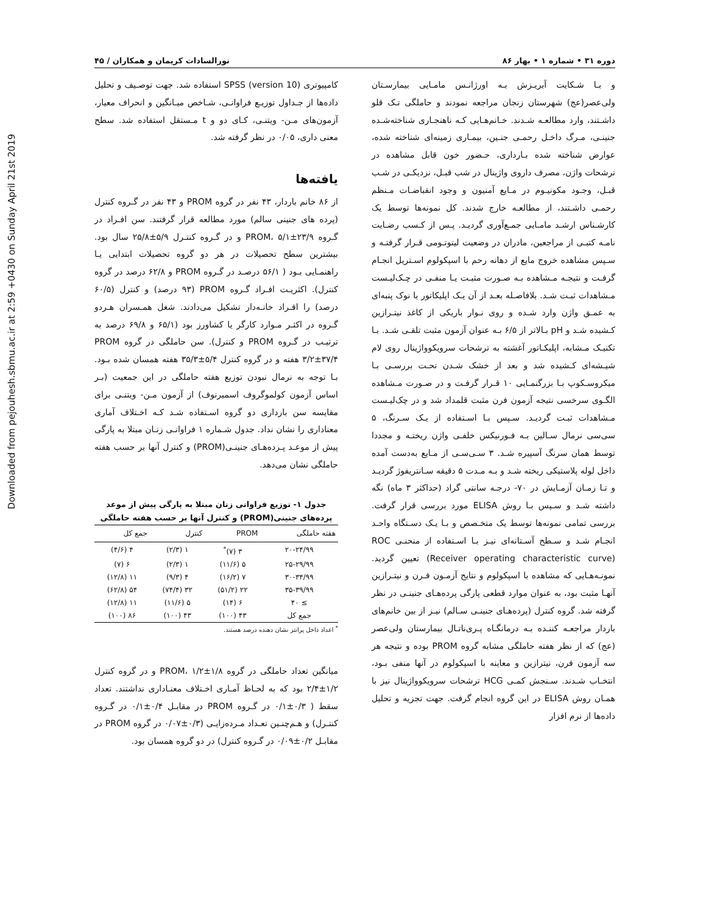Downloaded from pejouhesh.sbmu.ac.ir at 2:59 +0430 on Sunday April 21st 2019
دوره ۳۱ • شماره ۱ • بهار ۸۶ نورالسادات کریمان و همکاران / ۴۵
و بـا شـکایت آبریـزش بـه اورژانـس مامـایی بیمارسـتان ولی‌عصر(عج) شهرستان زنجان مراجعه نمودند و حاملگی تـک قلو داشـتند، وارد مطالعـه شـدند. خـانم‌هـایی کـه ناهنجـاری شناخته‌شـده جنینـی، مـرگ داخـل رحمـی جنـین، بیمـاری زمینه‌ای شناخته شده، عوارض شناخته شده بـارداری، حـضور خون قابل مشاهده در ترشحات واژن، مصرف داروی واژینال در شب قبـل، نزدیکـی در شـب قبـل، وجـود مکونیـوم در مـایع آمنیون و وجود انقباضـات مـنظم رحمـی داشـتند، از مطالعـه خارج شدند. کل نمونه‌ها توسط یک کارشـناس ارشـد مامـایی جمـع‌آوری گردیـد. پـس از کـسب رضـایت نامـه کتبـی از مراجعین، مادران در وضعیت لیتوتـومی قـرار گرفتـه و سـپس مشاهده خروج مایع از دهانه رحم با اسپکولوم اسـتریل انجـام گرفـت و نتیجـه مـشاهده بـه صـورت مثبـت یـا منفـی در چـک‌لیـست مـشاهدات ثبـت شـد. بلافاصـله بعـد از آن یـک اپلیکاتور با نوک پنبه‌ای به عمـق واژن وارد شـده و روی نـوار باریکی از کاغذ نیتـرازین کـشیده شـد و pH بـالاتر از ۶/۵ بـه عنوان آزمون مثبت تلقـی شـد. بـا تکنیـک مـشابه، اپلیکـاتور آغشته به ترشحات سرویکوواژینال روی لام شیـشه‌ای کـشیده شد و بعد از خشک شـدن تحـت بررسـی بـا میکروسـکوپ بـا بزرگنمـایی ۱۰ قـرار گرفـت و در صـورت مـشاهده الگـوی سرخسی نتیجه آزمون فرن مثبت قلمداد شد و در چک‌لیـست مـشاهدات ثبـت گردیـد. سـپس بـا اسـتفاده از یـک سـرنگ، ۵ سی‌سی نرمال سـالین بـه فـورنیکس خلفـی واژن ریختـه و مجددا توسط همان سرنگ آسپیره شـد. ۳ سـی‌سـی از مـایع به‌دست آمده داخل لوله پلاستیکی ریخته شـد و بـه مـدت ۵ دقیقه سـانتریفوژ گردیـد و تـا زمـان آزمـایش در ۷۰- درجـه سانتی گراد (حداکثر ۳ ماه) نگه داشته شـد و سـپس بـا روش ELISA مورد بررسی قرار گرفت. بررسی تمامی نمونه‌ها توسط یک متخـصص و بـا یـک دسـتگاه واحـد انجـام شـد و سـطح آسـتانه‌ای نیـز بـا اسـتفاده از منحنـی ROC (Receiver operating characteristic curve) تعیین گردید. نمونـه‌هـایی که مشاهده با اسپکولوم و نتایج آزمـون فـرن و نیتـرازین آنهـا مثبت بود، به عنوان موارد قطعی پارگی پرده‌هـای جنینـی در نظر گرفته شد. گروه کنترل (پرده‌هـای جنینـی سـالم) نیـز از بین خانم‌های باردار مراجعـه کننـده بـه درمانگـاه پـری‌ناتـال بیمارستان ولی‌عصر (عج) که از نظر هفته حاملگی مشابه گروه PROM بوده و نتیجه هر سه آزمون فرن، نیترازین و معاینه با اسپکولوم در آنها منفی بـود، انتخـاب شـدند. سـنجش کمـی HCG ترشحات سرویکوواژینال نیز با همـان روش ELISA در این گروه انجام گرفت. جهت تجزیه و تحلیل داده‌ها از نرم افزار
کامپیوتری SPSS (version 10) استفاده شد. جهت توصـیف و تحلیل داده‌ها از جـداول توزیـع فراوانـی، شـاخص میـانگین و انحراف معیار، آزمون‌های مـن- ویتنـی، کـای دو و t مـستقل استفاده شد. سطح معنی داری، ۰/۰۵ در نظر گرفته شد.
یافته‌ها
از ۸۶ خانم باردار، ۴۳ نفر در گروه PROM و ۴۳ نفر در گـروه کنترل (پرده های جنینی سالم) مورد مطالعه قرار گرفتند. سن افـراد در گـروه PROM، ۵/۱±۲۳/۹ و در گـروه کنتـرل ۵/۹±۲۵/۸ سال بود. بیشترین سطح تحصیلات در هر دو گروه تحصیلات ابتدایی یـا راهنمـایی بـود ( ۵۶/۱ درصـد در گـروه PROM و ۶۲/۸ درصد در گروه کنترل). اکثریـت افـراد گـروه PROM (۹۳ درصد) و کنترل (۶۰/۵ درصد) را افـراد خانـه‌دار تشکیل می‌دادند. شغل همـسران هـردو گـروه در اکثـر مـوارد کارگر یا کشاورز بود (۶۵/۱ و ۶۹/۸ درصد به ترتیـب در گـروه PROM و کنترل). سن حاملگی در گروه PROM ۳/۲±۳۷/۴ هفته و در گروه کنترل ۵/۴±۳۵/۳ هفته همسان شده بـود. بـا توجه به نرمال نبودن توزیع هفته حاملگی در این جمعیت (بـر اساس آزمون کولموگروف اسمیرنوف) از آزمون مـن- ویتنـی برای مقایسه سن بارداری دو گروه اسـتفاده شـد کـه اخـتلاف آماری معناداری را نشان نداد. جدول شـماره ۱ فراوانـی زنـان مبتلا به پارگی پیش از موعـد پـرده‌هـای جنینـی(PROM) و کنترل آنها بر حسب هفته حاملگی نشان می‌دهد.
جدول ۱- توزیع فراوانی زنان مبتلا به پارگی پیش از موعد پرده‌های جنینی(PROM) و کنترل آنها بر حسب هفته حاملگی
| هفته حاملگی | PROM | کنترل | جمع کل |
| --- | --- | --- | --- |
| ۲۰-۲۴/۹۹ | ۳ (۷)<sup>*</sup> | ۱ (۲/۳) | ۴ (۴/۶) |
| ۲۵-۲۹/۹۹ | ۵ (۱۱/۶) | ۱ (۲/۳) | ۶ (۷) |
| ۳۰-۳۴/۹۹ | ۷ (۱۶/۲) | ۴ (۹/۳) | ۱۱ (۱۲/۸) |
| ۳۵-۳۹/۹۹ | ۲۲ (۵۱/۲) | ۳۲ (۷۴/۴) | ۵۴ (۶۲/۸) |
| ≥ ۴۰ | ۶ (۱۴) | ۵ (۱۱/۶) | ۱۱ (۱۲/۸) |
| جمع کل | ۴۳ (۱۰۰) | ۴۳ (۱۰۰) | ۸۶ (۱۰۰) |
<sup>*</sup> اعداد داخل پرانتز نشان دهنده درصد هستند.
میانگین تعداد حاملگی در گروه PROM، ۱/۲±۱/۸ و در گروه کنترل ۱/۲±۲/۴ بود که به لحـاظ آمـاری اخـتلاف معنـاداری نداشتند. تعداد سقط ( ۰/۳±۰/۱ در گـروه PROM در مقابـل ۰/۴±۰/۱ در گـروه کنتـرل) و هـم‌چنـین تعـداد مـرده‌زایـی (۰/۳±۰/۰۷ در گروه PROM در مقابـل ۰/۲±۰/۰۹ در گـروه کنترل) در دو گروه همسان بود.